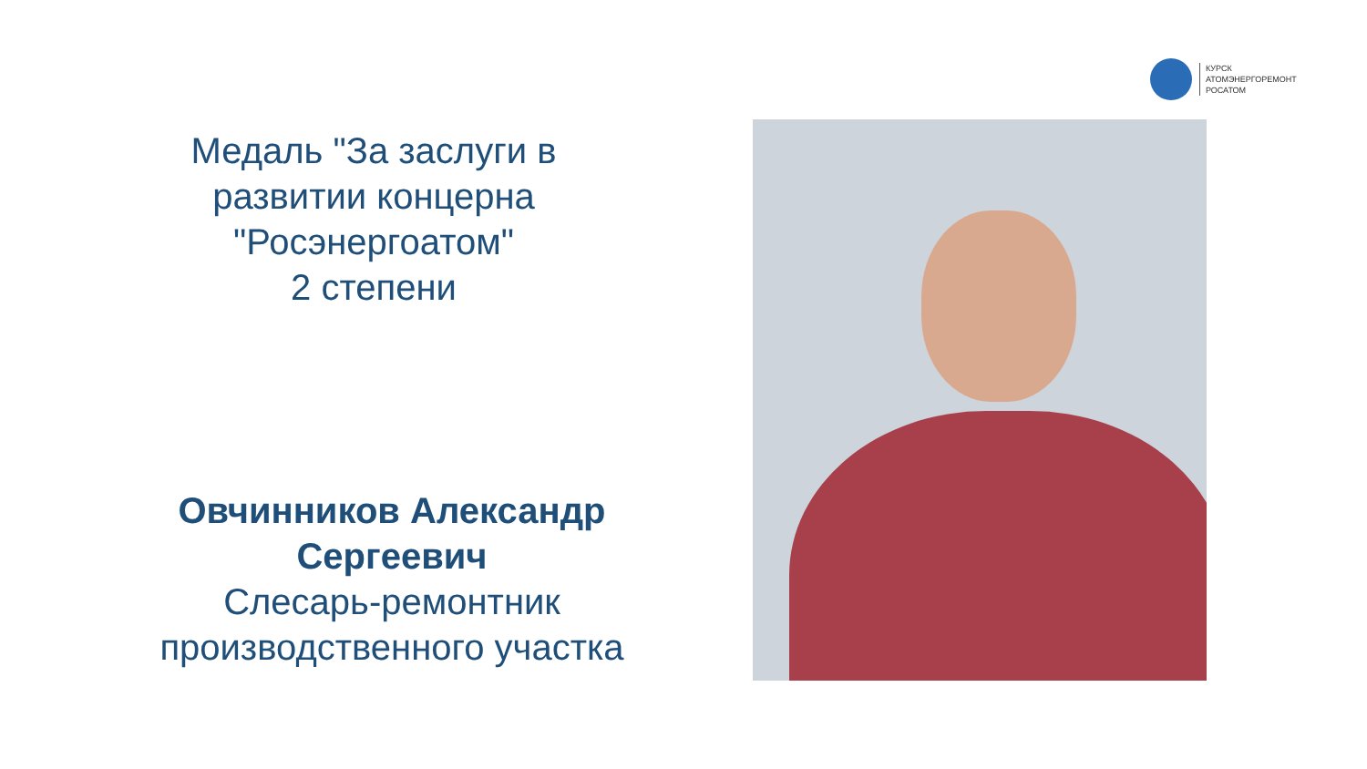КУРСК
АТОМЭНЕРГОРЕМОНТ
РОСАТОМ
Медаль "За заслуги в
развитии концерна
"Росэнергоатом"
2 степени
Овчинников Александр
Сергеевич
Слесарь-ремонтник
производственного участка